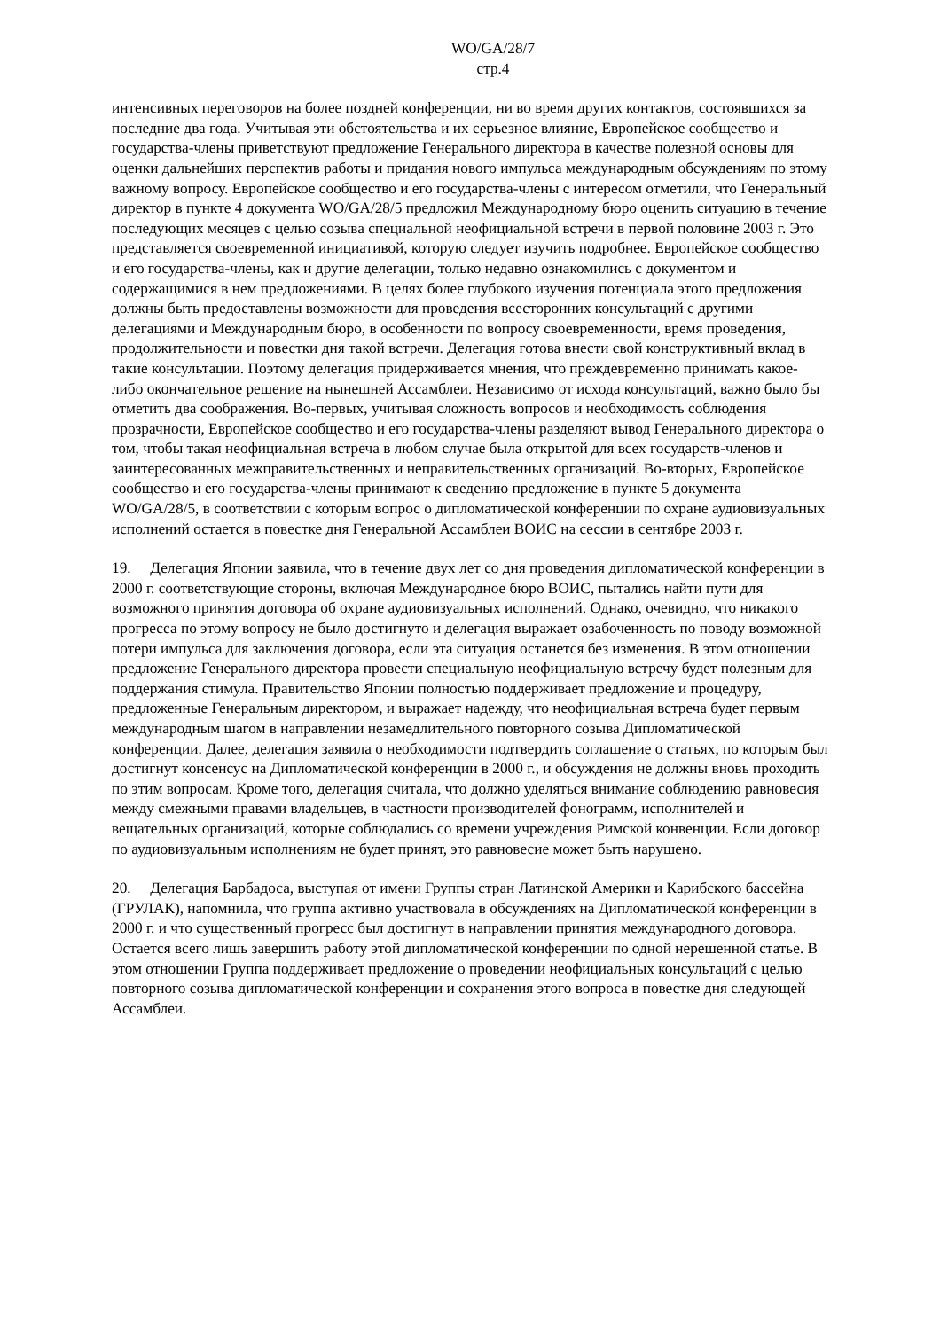WO/GA/28/7
стр.4
интенсивных переговоров на более поздней конференции, ни во время других контактов, состоявшихся за последние два года. Учитывая эти обстоятельства и их серьезное влияние, Европейское сообщество и государства-члены приветствуют предложение Генерального директора в качестве полезной основы для оценки дальнейших перспектив работы и придания нового импульса международным обсуждениям по этому важному вопросу. Европейское сообщество и его государства-члены с интересом отметили, что Генеральный директор в пункте 4 документа WO/GA/28/5 предложил Международному бюро оценить ситуацию в течение последующих месяцев с целью созыва специальной неофициальной встречи в первой половине 2003 г. Это представляется своевременной инициативой, которую следует изучить подробнее. Европейское сообщество и его государства-члены, как и другие делегации, только недавно ознакомились с документом и содержащимися в нем предложениями. В целях более глубокого изучения потенциала этого предложения должны быть предоставлены возможности для проведения всесторонних консультаций с другими делегациями и Международным бюро, в особенности по вопросу своевременности, время проведения, продолжительности и повестки дня такой встречи. Делегация готова внести свой конструктивный вклад в такие консультации. Поэтому делегация придерживается мнения, что преждевременно принимать какое-либо окончательное решение на нынешней Ассамблеи. Независимо от исхода консультаций, важно было бы отметить два соображения. Во-первых, учитывая сложность вопросов и необходимость соблюдения прозрачности, Европейское сообщество и его государства-члены разделяют вывод Генерального директора о том, чтобы такая неофициальная встреча в любом случае была открытой для всех государств-членов и заинтересованных межправительственных и неправительственных организаций. Во-вторых, Европейское сообщество и его государства-члены принимают к сведению предложение в пункте 5 документа WO/GA/28/5, в соответствии с которым вопрос о дипломатической конференции по охране аудиовизуальных исполнений остается в повестке дня Генеральной Ассамблеи ВОИС на сессии в сентябре 2003 г.
19. Делегация Японии заявила, что в течение двух лет со дня проведения дипломатической конференции в 2000 г. соответствующие стороны, включая Международное бюро ВОИС, пытались найти пути для возможного принятия договора об охране аудиовизуальных исполнений. Однако, очевидно, что никакого прогресса по этому вопросу не было достигнуто и делегация выражает озабоченность по поводу возможной потери импульса для заключения договора, если эта ситуация останется без изменения. В этом отношении предложение Генерального директора провести специальную неофициальную встречу будет полезным для поддержания стимула. Правительство Японии полностью поддерживает предложение и процедуру, предложенные Генеральным директором, и выражает надежду, что неофициальная встреча будет первым международным шагом в направлении незамедлительного повторного созыва Дипломатической конференции. Далее, делегация заявила о необходимости подтвердить соглашение о статьях, по которым был достигнут консенсус на Дипломатической конференции в 2000 г., и обсуждения не должны вновь проходить по этим вопросам. Кроме того, делегация считала, что должно уделяться внимание соблюдению равновесия между смежными правами владельцев, в частности производителей фонограмм, исполнителей и вещательных организаций, которые соблюдались со времени учреждения Римской конвенции. Если договор по аудиовизуальным исполнениям не будет принят, это равновесие может быть нарушено.
20. Делегация Барбадоса, выступая от имени Группы стран Латинской Америки и Карибского бассейна (ГРУЛАК), напомнила, что группа активно участвовала в обсуждениях на Дипломатической конференции в 2000 г. и что существенный прогресс был достигнут в направлении принятия международного договора. Остается всего лишь завершить работу этой дипломатической конференции по одной нерешенной статье. В этом отношении Группа поддерживает предложение о проведении неофициальных консультаций с целью повторного созыва дипломатической конференции и сохранения этого вопроса в повестке дня следующей Ассамблеи.